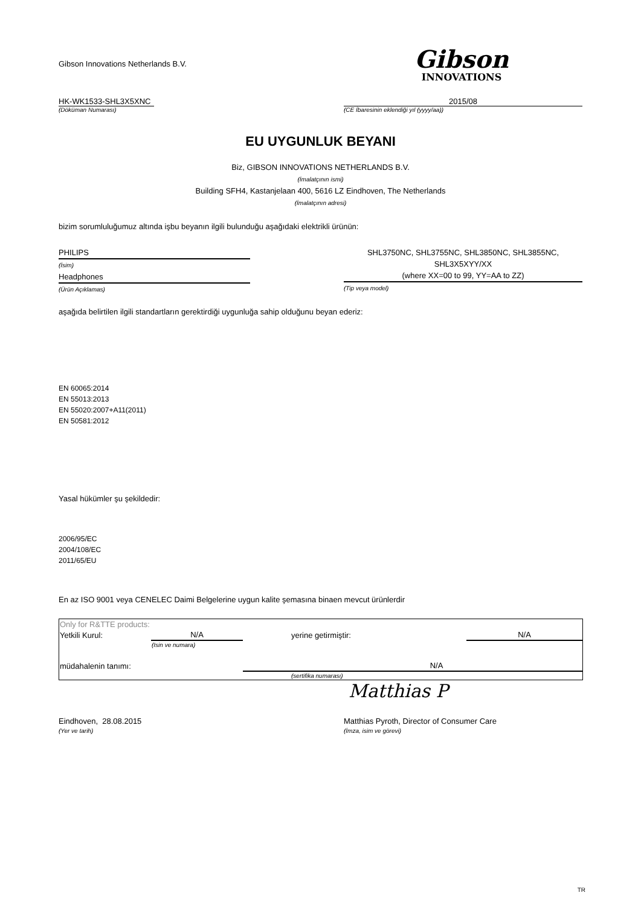Gibson Innovations Netherlands B.V.
Gibson
INNOVATIONS
HK-WK1533-SHL3X5XNC
(Döküman Numarası)
2015/08
(CE İbaresinin eklendiği yıl (yyyy/aa))
EU UYGUNLUK BEYANI
Biz, GIBSON INNOVATIONS NETHERLANDS B.V.
(İmalatçının ismi)
Building SFH4, Kastanjelaan 400, 5616 LZ Eindhoven, The Netherlands
(İmalatçının adresi)
bizim sorumluluğumuz altında işbu beyanın ilgili bulunduğu aşağıdaki elektrikli ürünün:
PHILIPS
(İsim)
Headphones
(Ürün Açıklamas)
SHL3750NC, SHL3755NC, SHL3850NC, SHL3855NC,
SHL3X5XYY/XX
(where XX=00 to 99, YY=AA to ZZ)
(Tip veya model)
aşağıda belirtilen ilgili standartların gerektirdiği uygunluğa sahip olduğunu beyan ederiz:
EN 60065:2014
EN 55013:2013
EN 55020:2007+A11(2011)
EN 50581:2012
Yasal hükümler şu şekildedir:
2006/95/EC
2004/108/EC
2011/65/EU
En az ISO 9001 veya CENELEC Daimi Belgelerine uygun kalite şemasına binaen mevcut ürünlerdir
| Only for R&TTE products: | | | |
| Yetkili Kurul: | N/A | yerine getirmiştir: | N/A |
| | (Isin ve numara) | | |
| müdahalenin tanımı: | | N/A | |
| | | (sertifika numarası) | |
Matthias P
Eindhoven, 28.08.2015
(Yer ve tarih)
Matthias Pyroth, Director of Consumer Care
(İmza, isim ve görevi)
TR